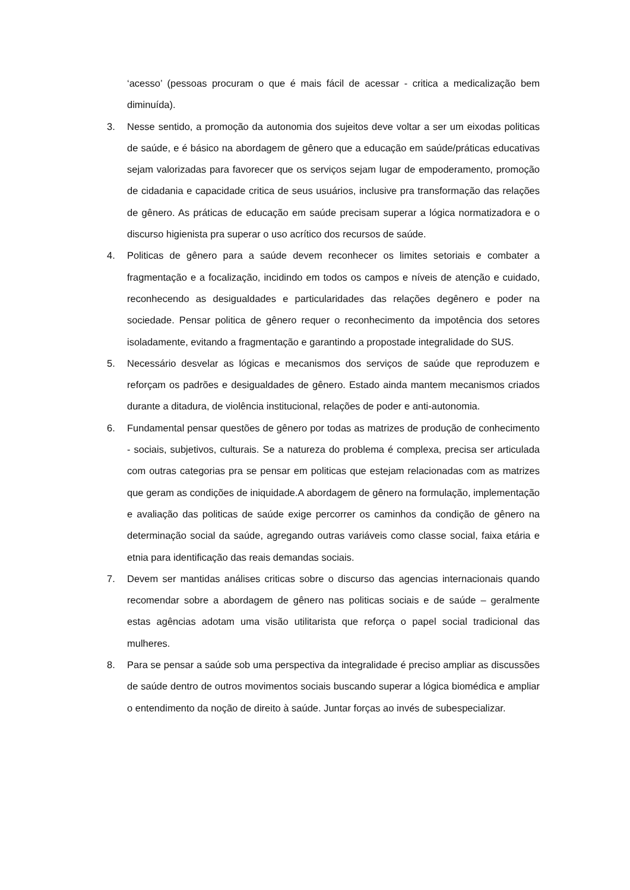‘acesso’ (pessoas procuram o que é mais fácil de acessar - critica a medicalização bem diminuída).
3. Nesse sentido, a promoção da autonomia dos sujeitos deve voltar a ser um eixodas politicas de saúde, e é básico na abordagem de gênero que a educação em saúde/práticas educativas sejam valorizadas para favorecer que os serviços sejam lugar de empoderamento, promoção de cidadania e capacidade critica de seus usuários, inclusive pra transformação das relações de gênero. As práticas de educação em saúde precisam superar a lógica normatizadora e o discurso higienista pra superar o uso acrítico dos recursos de saúde.
4. Politicas de gênero para a saúde devem reconhecer os limites setoriais e combater a fragmentação e a focalização, incidindo em todos os campos e níveis de atenção e cuidado, reconhecendo as desigualdades e particularidades das relações degênero e poder na sociedade. Pensar politica de gênero requer o reconhecimento da impotência dos setores isoladamente, evitando a fragmentação e garantindo a propostade integralidade do SUS.
5. Necessário desvelar as lógicas e mecanismos dos serviços de saúde que reproduzem e reforçam os padrões e desigualdades de gênero. Estado ainda mantem mecanismos criados durante a ditadura, de violência institucional, relações de poder e anti-autonomia.
6. Fundamental pensar questões de gênero por todas as matrizes de produção de conhecimento - sociais, subjetivos, culturais. Se a natureza do problema é complexa, precisa ser articulada com outras categorias pra se pensar em politicas que estejam relacionadas com as matrizes que geram as condições de iniquidade.A abordagem de gênero na formulação, implementação e avaliação das politicas de saúde exige percorrer os caminhos da condição de gênero na determinação social da saúde, agregando outras variáveis como classe social, faixa etária e etnia para identificação das reais demandas sociais.
7. Devem ser mantidas análises criticas sobre o discurso das agencias internacionais quando recomendar sobre a abordagem de gênero nas politicas sociais e de saúde – geralmente estas agências adotam uma visão utilitarista que reforça o papel social tradicional das mulheres.
8. Para se pensar a saúde sob uma perspectiva da integralidade é preciso ampliar as discussões de saúde dentro de outros movimentos sociais buscando superar a lógica biomédica e ampliar o entendimento da noção de direito à saúde. Juntar forças ao invés de subespecializar.